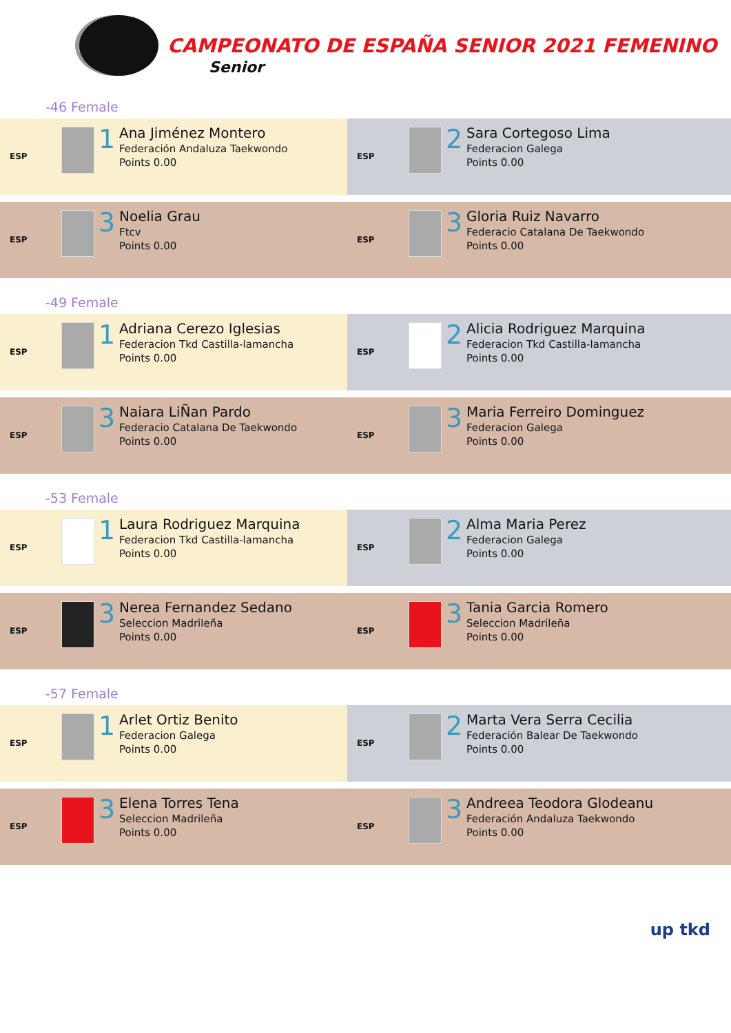CAMPEONATO DE ESPAÑA SENIOR 2021 FEMENINO
Senior
-46 Female
ESP
1
Ana Jiménez Montero
Federación Andaluza Taekwondo
Points 0.00
ESP
2
Sara Cortegoso Lima
Federacion Galega
Points 0.00
ESP
3
Noelia Grau
Ftcv
Points 0.00
ESP
3
Gloria Ruiz Navarro
Federacio Catalana De Taekwondo
Points 0.00
-49 Female
ESP
1
Adriana Cerezo Iglesias
Federacion Tkd Castilla-lamancha
Points 0.00
ESP
2
Alicia Rodriguez Marquina
Federacion Tkd Castilla-lamancha
Points 0.00
ESP
3
Naiara LiÑan Pardo
Federacio Catalana De Taekwondo
Points 0.00
ESP
3
Maria Ferreiro Dominguez
Federacion Galega
Points 0.00
-53 Female
ESP
1
Laura Rodriguez Marquina
Federacion Tkd Castilla-lamancha
Points 0.00
ESP
2
Alma Maria Perez
Federacion Galega
Points 0.00
ESP
3
Nerea Fernandez Sedano
Seleccion Madrileña
Points 0.00
ESP
3
Tania Garcia Romero
Seleccion Madrileña
Points 0.00
-57 Female
ESP
1
Arlet Ortiz Benito
Federacion Galega
Points 0.00
ESP
2
Marta Vera Serra Cecilia
Federación Balear De Taekwondo
Points 0.00
ESP
3
Elena Torres Tena
Seleccion Madrileña
Points 0.00
ESP
3
Andreea Teodora Glodeanu
Federación Andaluza Taekwondo
Points 0.00
up tkd